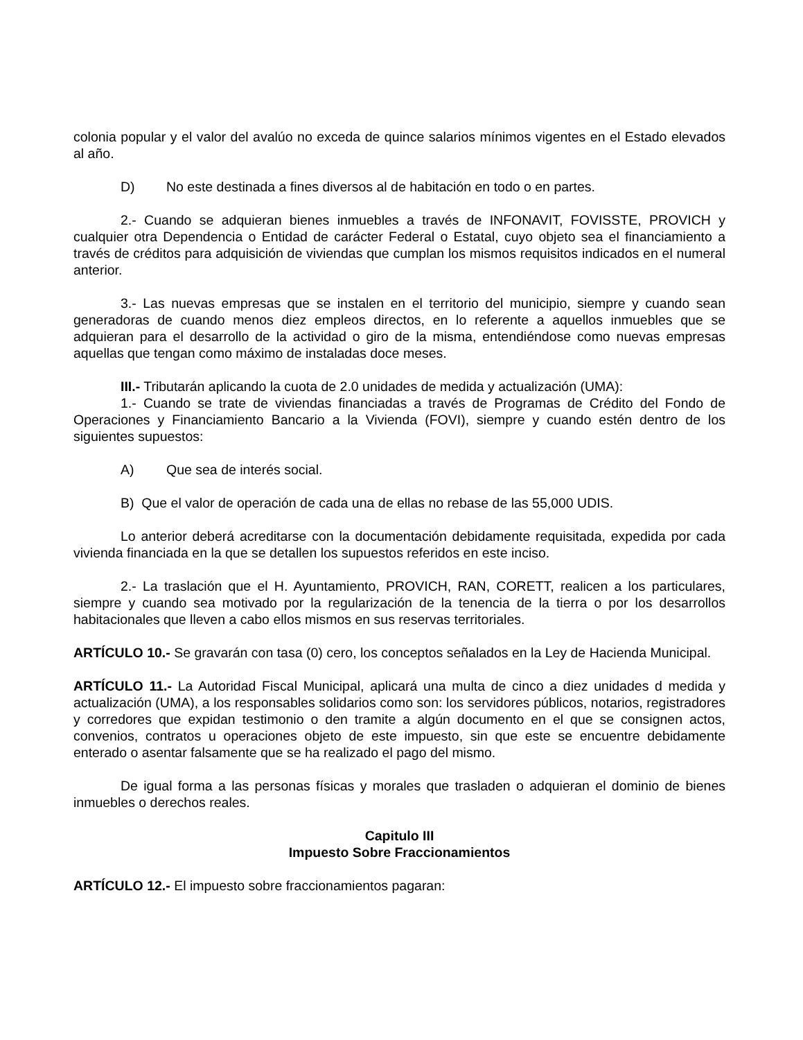colonia popular y el valor del avalúo no exceda de quince salarios mínimos vigentes en el Estado elevados al año.
D) No este destinada a fines diversos al de habitación en todo o en partes.
2.- Cuando se adquieran bienes inmuebles a través de INFONAVIT, FOVISSTE, PROVICH y cualquier otra Dependencia o Entidad de carácter Federal o Estatal, cuyo objeto sea el financiamiento a través de créditos para adquisición de viviendas que cumplan los mismos requisitos indicados en el numeral anterior.
3.- Las nuevas empresas que se instalen en el territorio del municipio, siempre y cuando sean generadoras de cuando menos diez empleos directos, en lo referente a aquellos inmuebles que se adquieran para el desarrollo de la actividad o giro de la misma, entendiéndose como nuevas empresas aquellas que tengan como máximo de instaladas doce meses.
III.- Tributarán aplicando la cuota de 2.0 unidades de medida y actualización (UMA):
1.- Cuando se trate de viviendas financiadas a través de Programas de Crédito del Fondo de Operaciones y Financiamiento Bancario a la Vivienda (FOVI), siempre y cuando estén dentro de los siguientes supuestos:
A) Que sea de interés social.
B) Que el valor de operación de cada una de ellas no rebase de las 55,000 UDIS.
Lo anterior deberá acreditarse con la documentación debidamente requisitada, expedida por cada vivienda financiada en la que se detallen los supuestos referidos en este inciso.
2.- La traslación que el H. Ayuntamiento, PROVICH, RAN, CORETT, realicen a los particulares, siempre y cuando sea motivado por la regularización de la tenencia de la tierra o por los desarrollos habitacionales que lleven a cabo ellos mismos en sus reservas territoriales.
ARTÍCULO 10.- Se gravarán con tasa (0) cero, los conceptos señalados en la Ley de Hacienda Municipal.
ARTÍCULO 11.- La Autoridad Fiscal Municipal, aplicará una multa de cinco a diez unidades d medida y actualización (UMA), a los responsables solidarios como son: los servidores públicos, notarios, registradores y corredores que expidan testimonio o den tramite a algún documento en el que se consignen actos, convenios, contratos u operaciones objeto de este impuesto, sin que este se encuentre debidamente enterado o asentar falsamente que se ha realizado el pago del mismo.
De igual forma a las personas físicas y morales que trasladen o adquieran el dominio de bienes inmuebles o derechos reales.
Capitulo III
Impuesto Sobre Fraccionamientos
ARTÍCULO 12.- El impuesto sobre fraccionamientos pagaran: